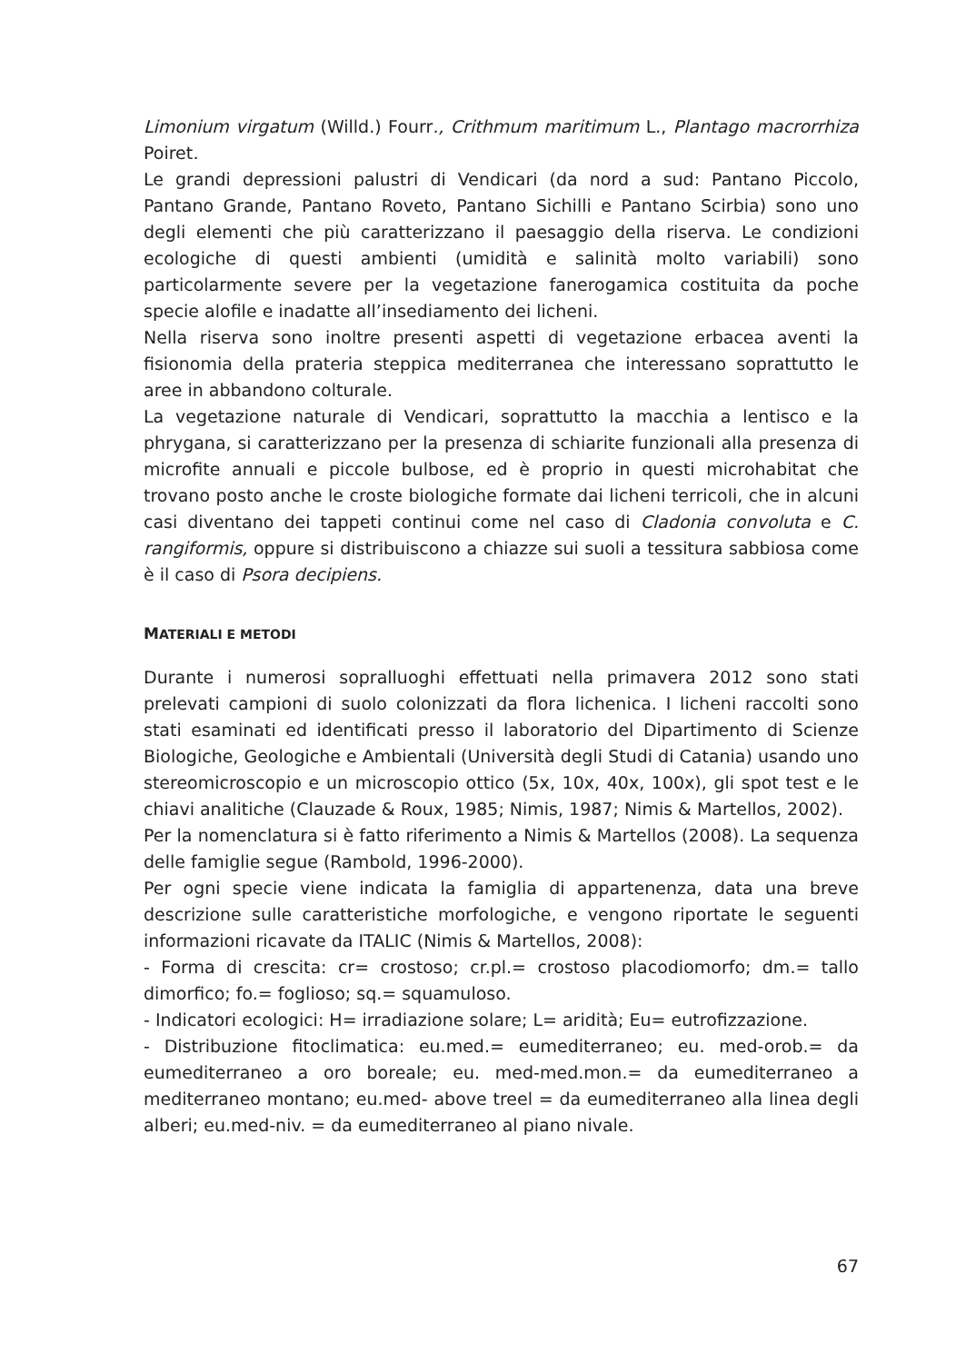Limonium virgatum (Willd.) Fourr., Crithmum maritimum L., Plantago macrorrhiza Poiret.
Le grandi depressioni palustri di Vendicari (da nord a sud: Pantano Piccolo, Pantano Grande, Pantano Roveto, Pantano Sichilli e Pantano Scirbia) sono uno degli elementi che più caratterizzano il paesaggio della riserva. Le condizioni ecologiche di questi ambienti (umidità e salinità molto variabili) sono particolarmente severe per la vegetazione fanerogamica costituita da poche specie alofile e inadatte all’insediamento dei licheni.
Nella riserva sono inoltre presenti aspetti di vegetazione erbacea aventi la fisionomia della prateria steppica mediterranea che interessano soprattutto le aree in abbandono colturale.
La vegetazione naturale di Vendicari, soprattutto la macchia a lentisco e la phrygana, si caratterizzano per la presenza di schiarite funzionali alla presenza di microfite annuali e piccole bulbose, ed è proprio in questi microhabitat che trovano posto anche le croste biologiche formate dai licheni terricoli, che in alcuni casi diventano dei tappeti continui come nel caso di Cladonia convoluta e C. rangiformis, oppure si distribuiscono a chiazze sui suoli a tessitura sabbiosa come è il caso di Psora decipiens.
MATERIALI E METODI
Durante i numerosi sopralluoghi effettuati nella primavera 2012 sono stati prelevati campioni di suolo colonizzati da flora lichenica. I licheni raccolti sono stati esaminati ed identificati presso il laboratorio del Dipartimento di Scienze Biologiche, Geologiche e Ambientali (Università degli Studi di Catania) usando uno stereomicroscopio e un microscopio ottico (5x, 10x, 40x, 100x), gli spot test e le chiavi analitiche (Clauzade & Roux, 1985; Nimis, 1987; Nimis & Martellos, 2002).
Per la nomenclatura si è fatto riferimento a Nimis & Martellos (2008). La sequenza delle famiglie segue (Rambold, 1996-2000).
Per ogni specie viene indicata la famiglia di appartenenza, data una breve descrizione sulle caratteristiche morfologiche, e vengono riportate le seguenti informazioni ricavate da ITALIC (Nimis & Martellos, 2008):
- Forma di crescita: cr= crostoso; cr.pl.= crostoso placodiomorfo; dm.= tallo dimorfico; fo.= foglioso; sq.= squamuloso.
- Indicatori ecologici: H= irradiazione solare; L= aridità; Eu= eutrofizzazione.
- Distribuzione fitoclimatica: eu.med.= eumediterraneo; eu. med-orob.= da eumediterraneo a oro boreale; eu. med-med.mon.= da eumediterraneo a mediterraneo montano; eu.med- above treel = da eumediterraneo alla linea degli alberi; eu.med-niv. = da eumediterraneo al piano nivale.
67